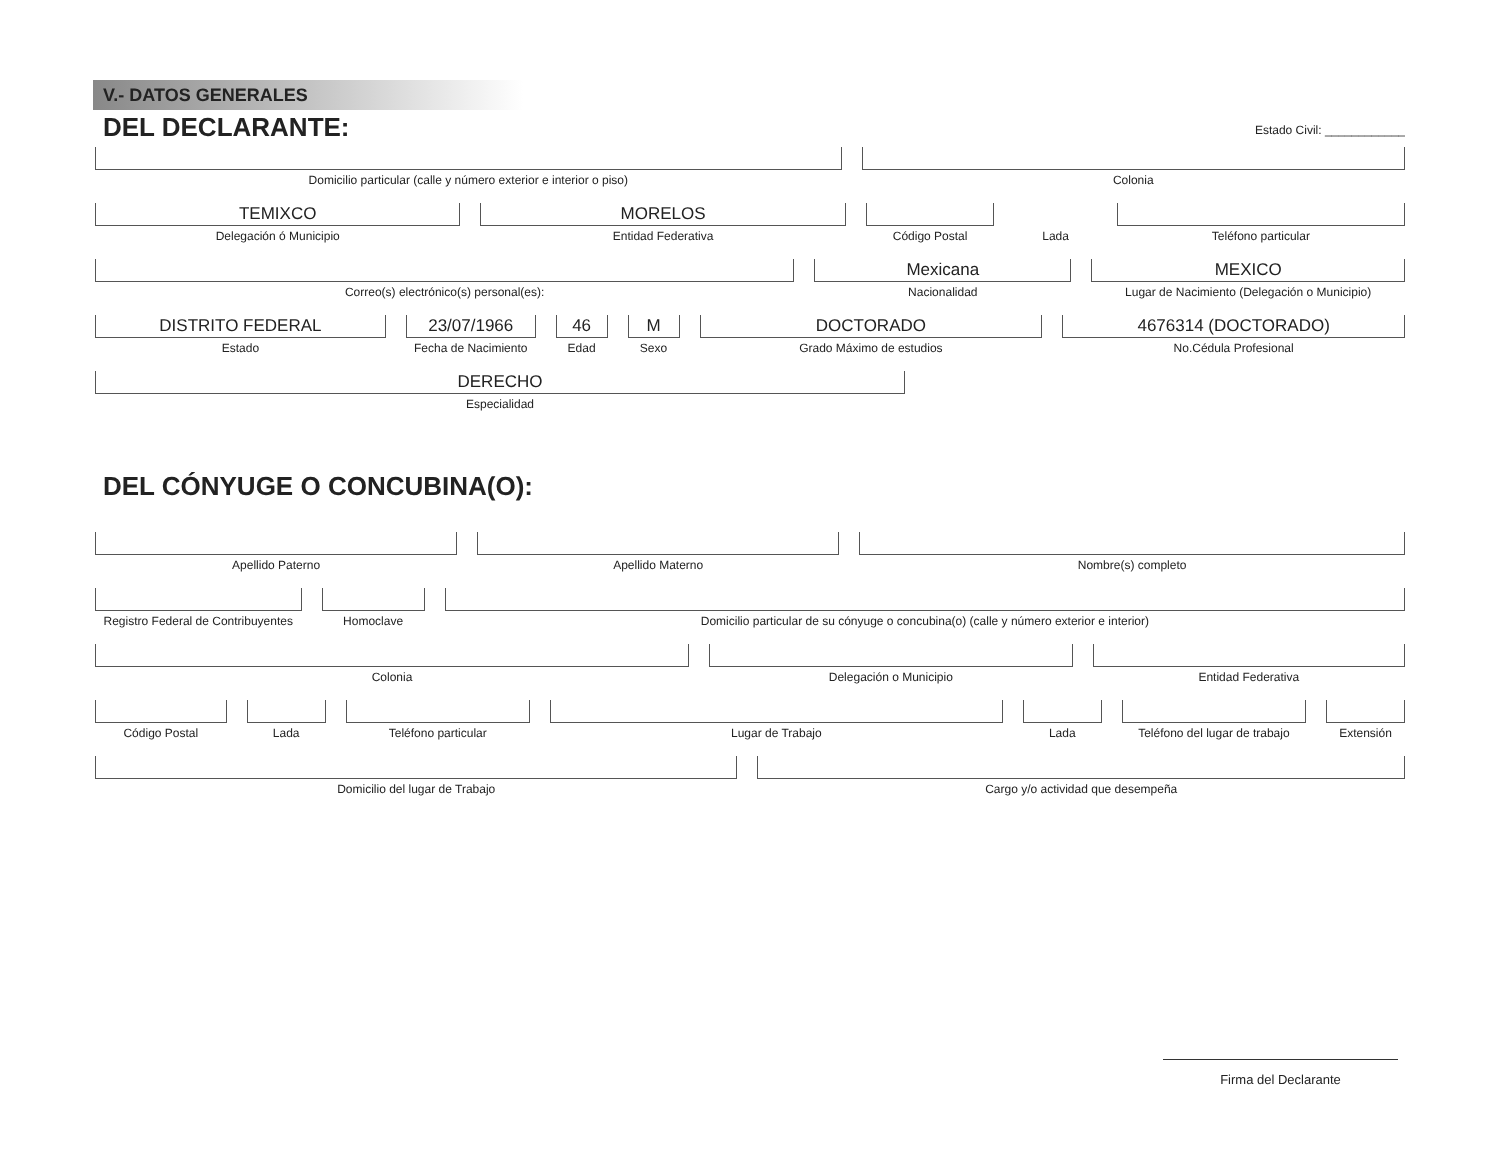V.- DATOS GENERALES
DEL DECLARANTE:
Estado Civil: ____________
Domicilio particular (calle y número exterior e interior o piso)
Colonia
TEMIXCO
Delegación ó Municipio
MORELOS
Entidad Federativa
Código Postal
Lada
Teléfono particular
Correo(s) electrónico(s) personal(es):
Mexicana
Nacionalidad
MEXICO
Lugar de Nacimiento (Delegación o Municipio)
DISTRITO FEDERAL
Estado
23/07/1966
Fecha de Nacimiento
46
Edad
M
Sexo
DOCTORADO
Grado Máximo de estudios
4676314 (DOCTORADO)
No.Cédula Profesional
DERECHO
Especialidad
DEL CÓNYUGE O CONCUBINA(O):
Apellido Paterno
Apellido Materno
Nombre(s) completo
Registro Federal de Contribuyentes
Homoclave
Domicilio particular de su cónyuge o concubina(o) (calle y número exterior e interior)
Colonia
Delegación o Municipio
Entidad Federativa
Código Postal
Lada
Teléfono particular
Lugar de Trabajo
Lada
Teléfono del lugar de trabajo
Extensión
Domicilio del lugar de Trabajo
Cargo y/o actividad que desempeña
Firma del Declarante